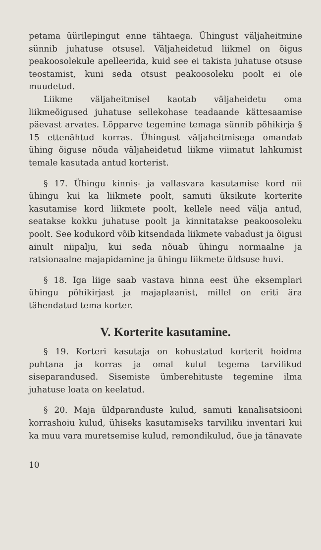petama üürilepingut enne tähtaega. Ühingust väljaheitmine sünnib juhatuse otsusel. Väljaheidetud liikmel on õigus peakoosolekule apelleerida, kuid see ei takista juhatuse otsuse teostamist, kuni seda otsust peakoosoleku poolt ei ole muudetud.
Liikme väljaheitmisel kaotab väljaheidetu oma liikmeõigused juhatuse sellekohase teadaande kättesaamise päevast arvates. Lõpparve tegemine temaga sünnib põhikirja § 15 ettenähtud korras. Ühingust väljaheitmisega omandab ühing õiguse nõuda väljaheidetud liikme viimatut lahkumist temale kasutada antud korterist.
§ 17. Ühingu kinnis- ja vallasvara kasutamise kord nii ühingu kui ka liikmete poolt, samuti üksikute korterite kasutamise kord liikmete poolt, kellele need välja antud, seatakse kokku juhatuse poolt ja kinnitatakse peakoosoleku poolt. See kodukord võib kitsendada liikmete vabadust ja õigusi ainult niipalju, kui seda nõuab ühingu normaalne ja ratsionaalne majapidamine ja ühingu liikmete üldsuse huvi.
§ 18. Iga liige saab vastava hinna eest ühe eksemplari ühingu põhikirjast ja majaplaanist, millel on eriti ära tähendatud tema korter.
V. Korterite kasutamine.
§ 19. Korteri kasutaja on kohustatud korterit hoidma puhtana ja korras ja omal kulul tegema tarvilikud siseparandused. Sisemiste ümberehituste tegemine ilma juhatuse loata on keelatud.
§ 20. Maja üldparanduste kulud, samuti kanalisatsiooni korrashoiu kulud, ühiseks kasutamiseks tarviliku inventari kui ka muu vara muretsemise kulud, remondikulud, õue ja tänavate
10